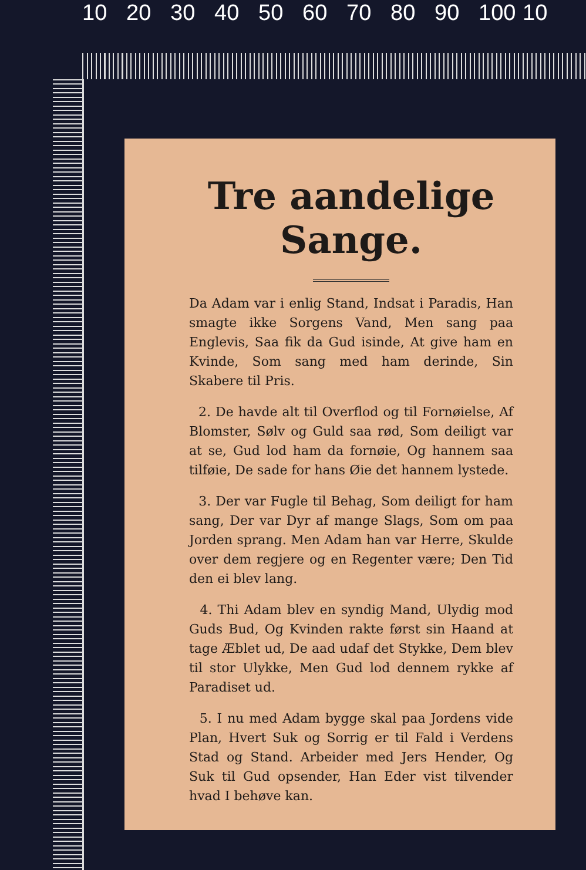10 20 30 40 50 60 70 80 90 100 10
Tre aandelige Sange.
Da Adam var i enlig Stand, Indsat i Paradis, Han smagte ikke Sorgens Vand, Men sang paa Englevis, Saa fik da Gud isinde, At give ham en Kvinde, Som sang med ham derinde, Sin Skabere til Pris.
2. De havde alt til Overflod og til Fornøielse, Af Blomster, Sølv og Guld saa rød, Som deiligt var at se, Gud lod ham da fornøie, Og hannem saa tilføie, De sade for hans Øie det hannem lystede.
3. Der var Fugle til Behag, Som deiligt for ham sang, Der var Dyr af mange Slags, Som om paa Jorden sprang. Men Adam han var Herre, Skulde over dem regjere og en Regenter være; Den Tid den ei blev lang.
4. Thi Adam blev en syndig Mand, Ulydig mod Guds Bud, Og Kvinden rakte først sin Haand at tage Æblet ud, De aad udaf det Stykke, Dem blev til stor Ulykke, Men Gud lod dennem rykke af Paradiset ud.
5. I nu med Adam bygge skal paa Jordens vide Plan, Hvert Suk og Sorrig er til Fald i Verdens Stad og Stand. Arbeider med Jers Hender, Og Suk til Gud opsender, Han Eder vist tilvender hvad I behøve kan.